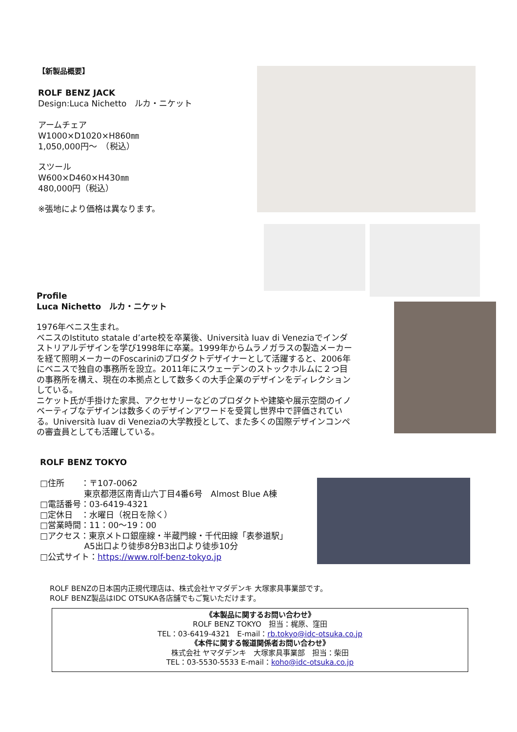【新製品概要】
ROLF BENZ JACK
Design:Luca Nichetto　ルカ・ニケット
アームチェア
W1000×D1020×H860㎜
1,050,000円～　（税込）
スツール
W600×D460×H430㎜
480,000円（税込）
※張地により価格は異なります。
Profile
Luca Nichetto　ルカ・ニケット
1976年ベニス生まれ。
ベニスのIstituto statale d’arte校を卒業後、Università Iuav di Veneziaでインダストリアルデザインを学び1998年に卒業。1999年からムラノガラスの製造メーカーを経て照明メーカーのFoscariniのプロダクトデザイナーとして活躍すると、2006年にベニスで独自の事務所を設立。2011年にスウェーデンのストックホルムに２つ目の事務所を構え、現在の本拠点として数多くの大手企業のデザインをディレクションしている。
ニケット氏が手掛けた家具、アクセサリーなどのプロダクトや建築や展示空間のイノベーティブなデザインは数多くのデザインアワードを受賞し世界中で評価されている。Università Iuav di Veneziaの大学教授として、また多くの国際デザインコンペの審査員としても活躍している。
ROLF BENZ TOKYO
□住所　　：〒107-0062
　　　　　 東京都港区南青山六丁目4番6号　Almost Blue A棟
□電話番号：03-6419-4321
□定休日　：水曜日（祝日を除く）
□営業時間：11：00～19：00
□アクセス：東京メトロ銀座線・半蔵門線・千代田線「表参道駅」
　　　　　 A5出口より徒歩8分B3出口より徒歩10分
□公式サイト：https://www.rolf-benz-tokyo.jp
ROLF BENZの日本国内正規代理店は、株式会社ヤマダデンキ 大塚家具事業部です。
ROLF BENZ製品はIDC OTSUKA各店舗でもご覧いただけます。
《本製品に関するお問い合わせ》
ROLF BENZ TOKYO　担当：梶原、窪田
TEL：03-6419-4321　E-mail：rb.tokyo@idc-otsuka.co.jp
《本件に関する報道関係者お問い合わせ》
株式会社 ヤマダデンキ　大塚家具事業部　担当：柴田
TEL：03-5530-5533 E-mail：koho@idc-otsuka.co.jp